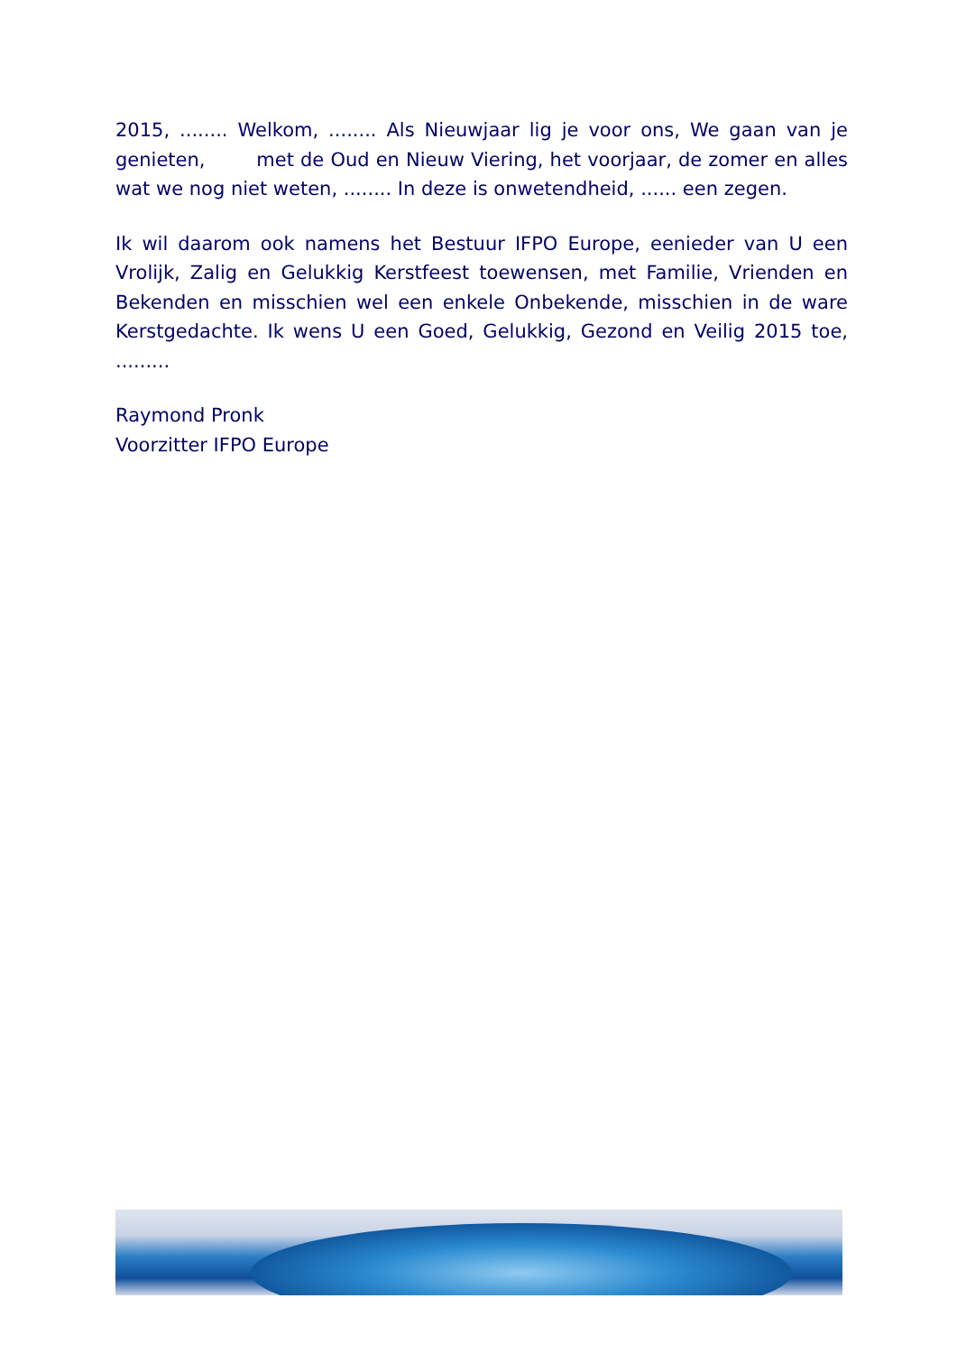2015, ........ Welkom, ........ Als Nieuwjaar lig je voor ons, We gaan van je genieten, met de Oud en Nieuw Viering, het voorjaar, de zomer en alles wat we nog niet weten, ........ In deze is onwetendheid, ...... een zegen.
Ik wil daarom ook namens het Bestuur IFPO Europe, eenieder van U een Vrolijk, Zalig en Gelukkig Kerstfeest toewensen, met Familie, Vrienden en Bekenden en misschien wel een enkele Onbekende, misschien in de ware Kerstgedachte. Ik wens U een Goed, Gelukkig, Gezond en Veilig 2015 toe, .........
Raymond Pronk
Voorzitter IFPO Europe